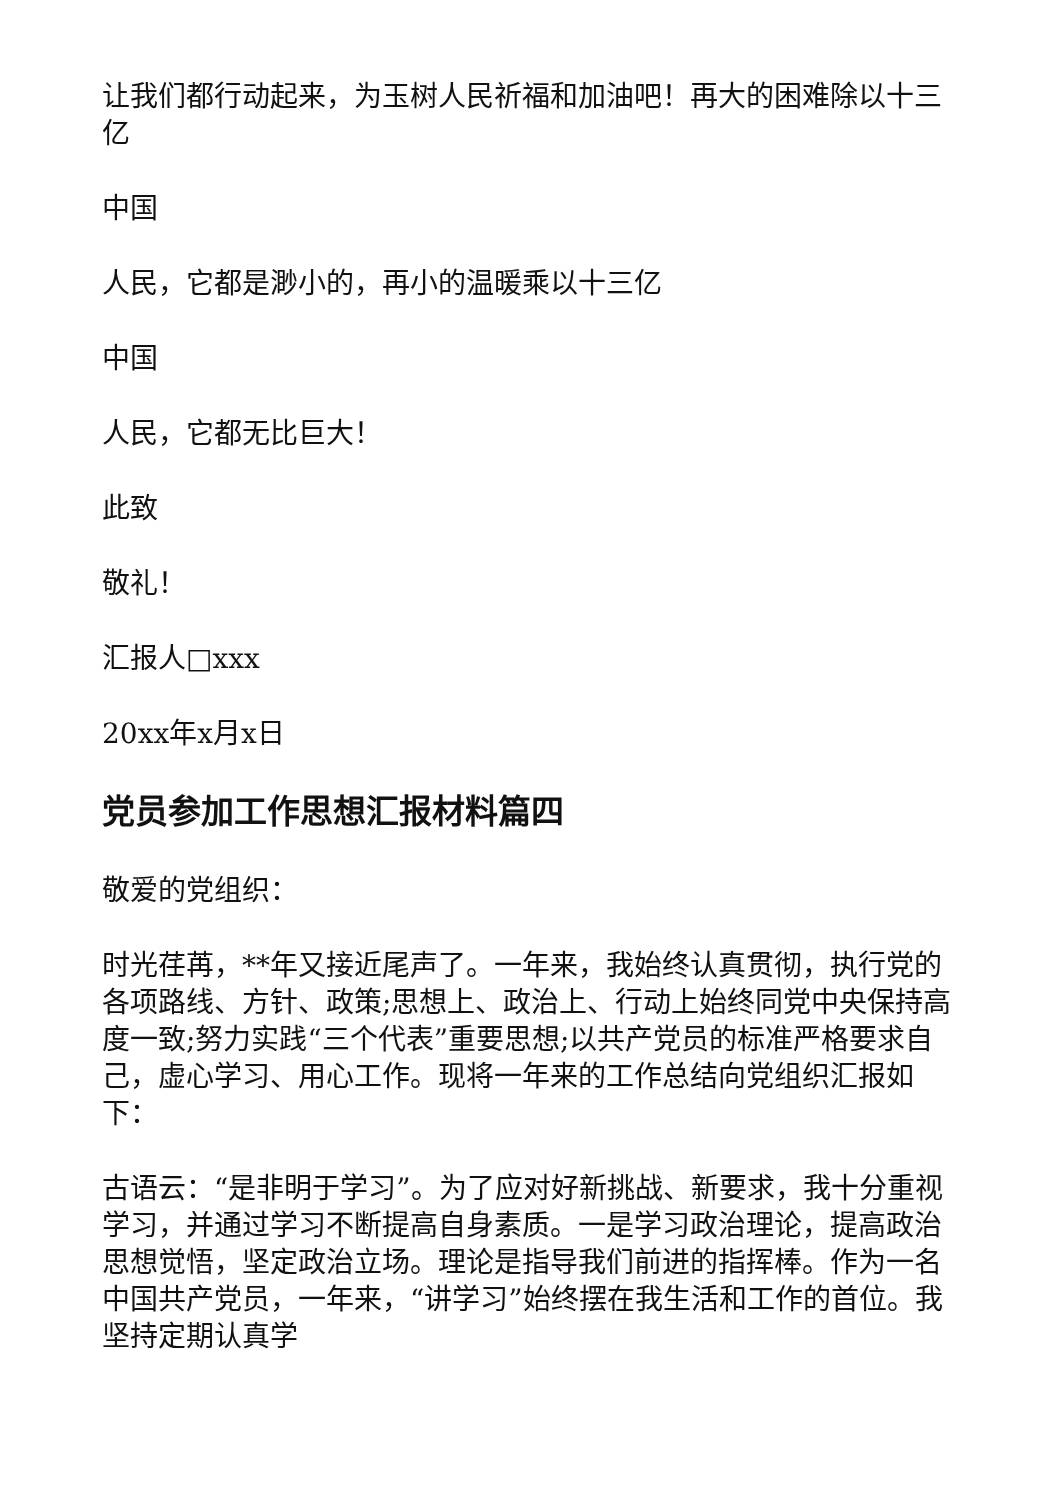让我们都行动起来，为玉树人民祈福和加油吧！再大的困难除以十三亿
中国
人民，它都是渺小的，再小的温暖乘以十三亿
中国
人民，它都无比巨大！
此致
敬礼！
汇报人□xxx
20xx年x月x日
党员参加工作思想汇报材料篇四
敬爱的党组织：
时光荏苒，**年又接近尾声了。一年来，我始终认真贯彻，执行党的各项路线、方针、政策;思想上、政治上、行动上始终同党中央保持高度一致;努力实践“三个代表”重要思想;以共产党员的标准严格要求自己，虚心学习、用心工作。现将一年来的工作总结向党组织汇报如下：
古语云：“是非明于学习”。为了应对好新挑战、新要求，我十分重视学习，并通过学习不断提高自身素质。一是学习政治理论，提高政治思想觉悟，坚定政治立场。理论是指导我们前进的指挥棒。作为一名中国共产党员，一年来，“讲学习”始终摆在我生活和工作的首位。我坚持定期认真学